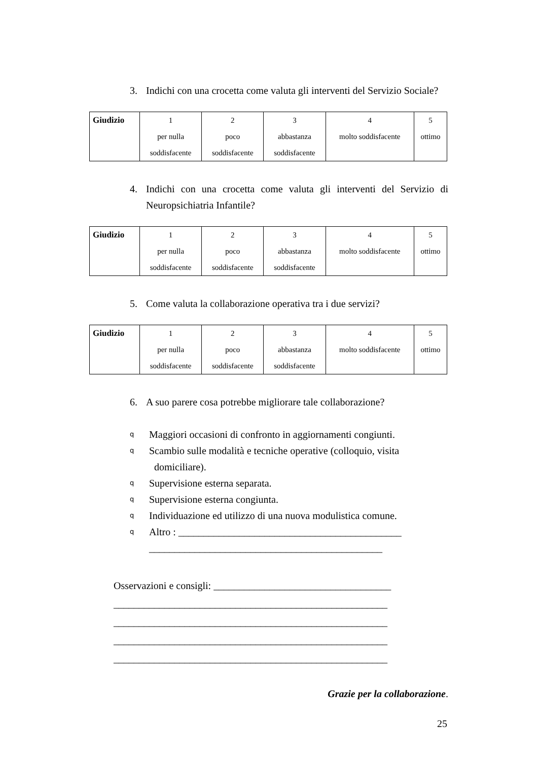3. Indichi con una crocetta come valuta gli interventi del Servizio Sociale?
| Giudizio | 1 per nulla soddisfacente | 2 poco soddisfacente | 3 abbastanza soddisfacente | 4 molto soddisfacente | 5 ottimo |
4. Indichi con una crocetta come valuta gli interventi del Servizio di Neuropsichiatria Infantile?
| Giudizio | 1 per nulla soddisfacente | 2 poco soddisfacente | 3 abbastanza soddisfacente | 4 molto soddisfacente | 5 ottimo |
5. Come valuta la collaborazione operativa tra i due servizi?
| Giudizio | 1 per nulla soddisfacente | 2 poco soddisfacente | 3 abbastanza soddisfacente | 4 molto soddisfacente | 5 ottimo |
6. A suo parere cosa potrebbe migliorare tale collaborazione?
q Maggiori occasioni di confronto in aggiornamenti congiunti.
q Scambio sulle modalità e tecniche operative (colloquio, visita
domiciliare).
q Supervisione esterna separata.
q Supervisione esterna congiunta.
q Individuazione ed utilizzo di una nuova modulistica comune.
q Altro : ____________________________________________
______________________________________________
Osservazioni e consigli: ___________________________________
______________________________________________________
______________________________________________________
______________________________________________________
______________________________________________________
Grazie per la collaborazione.
25